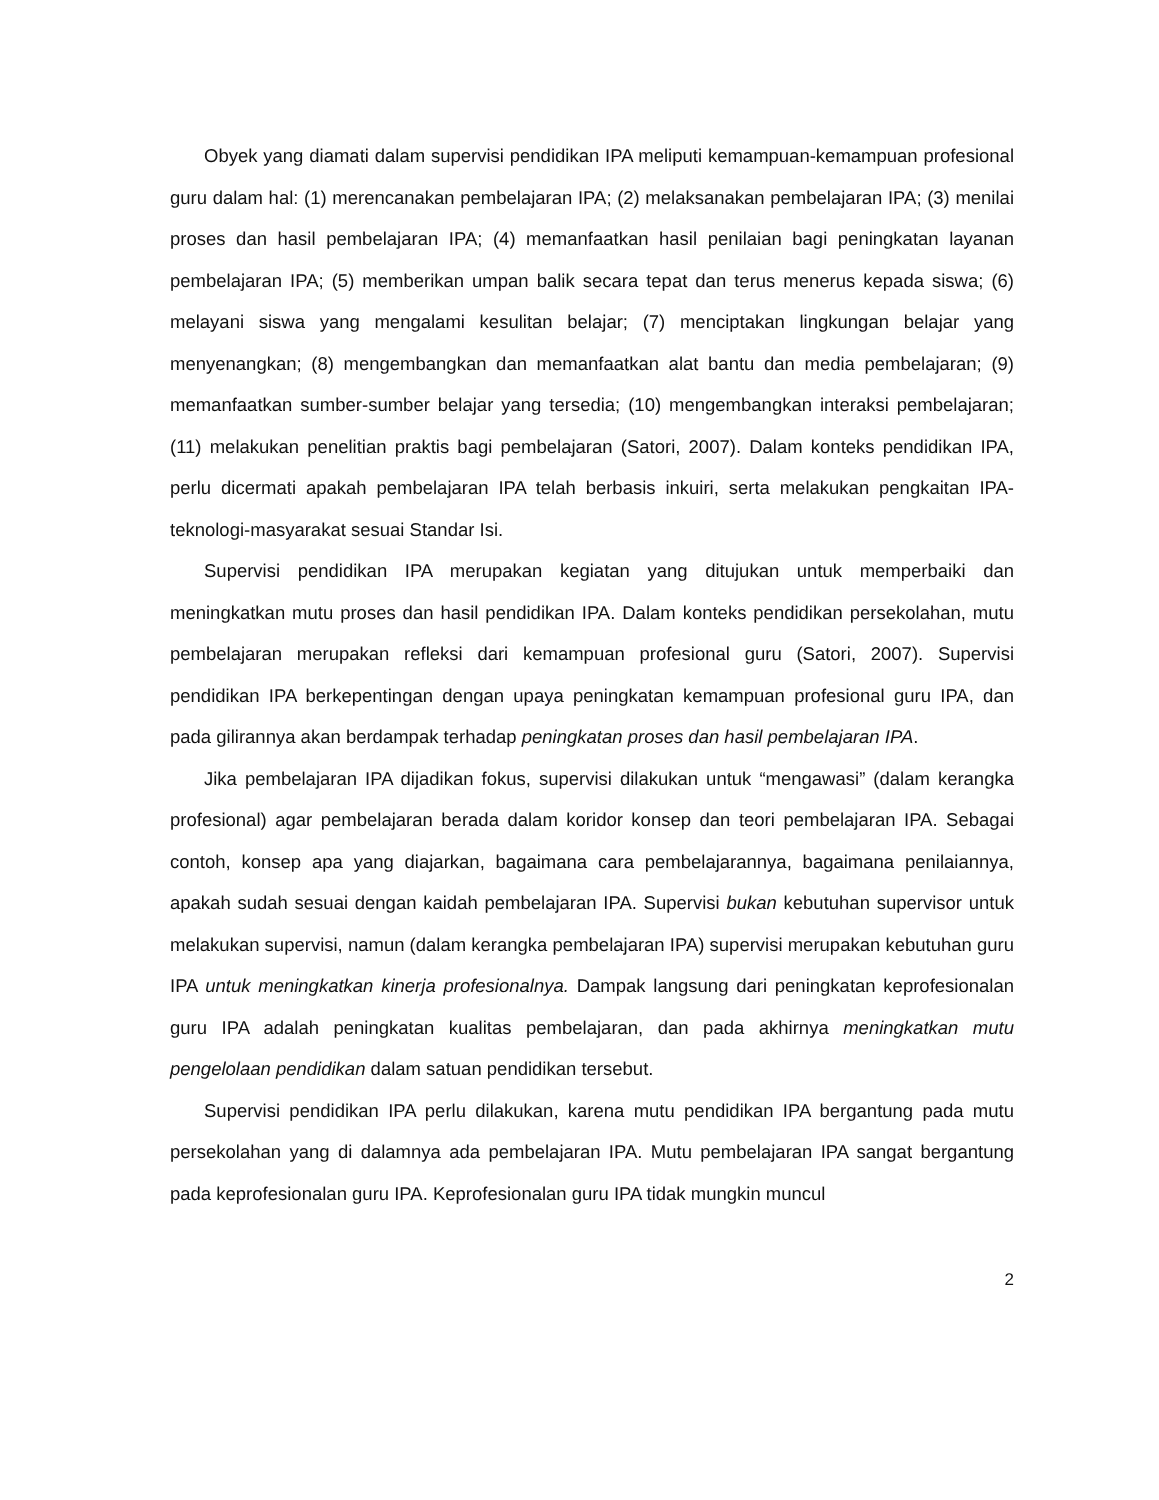Obyek yang diamati dalam supervisi pendidikan IPA meliputi kemampuan-kemampuan profesional guru dalam hal: (1) merencanakan pembelajaran IPA; (2) melaksanakan pembelajaran IPA; (3) menilai proses dan hasil pembelajaran IPA; (4) memanfaatkan hasil penilaian bagi peningkatan layanan pembelajaran IPA; (5) memberikan umpan balik secara tepat dan terus menerus kepada siswa; (6) melayani siswa yang mengalami kesulitan belajar; (7) menciptakan lingkungan belajar yang menyenangkan; (8) mengembangkan dan memanfaatkan alat bantu dan media pembelajaran; (9) memanfaatkan sumber-sumber belajar yang tersedia; (10) mengembangkan interaksi pembelajaran; (11) melakukan penelitian praktis bagi pembelajaran (Satori, 2007). Dalam konteks pendidikan IPA, perlu dicermati apakah pembelajaran IPA telah berbasis inkuiri, serta melakukan pengkaitan IPA-teknologi-masyarakat sesuai Standar Isi.
Supervisi pendidikan IPA merupakan kegiatan yang ditujukan untuk memperbaiki dan meningkatkan mutu proses dan hasil pendidikan IPA. Dalam konteks pendidikan persekolahan, mutu pembelajaran merupakan refleksi dari kemampuan profesional guru (Satori, 2007). Supervisi pendidikan IPA berkepentingan dengan upaya peningkatan kemampuan profesional guru IPA, dan pada gilirannya akan berdampak terhadap peningkatan proses dan hasil pembelajaran IPA.
Jika pembelajaran IPA dijadikan fokus, supervisi dilakukan untuk “mengawasi” (dalam kerangka profesional) agar pembelajaran berada dalam koridor konsep dan teori pembelajaran IPA. Sebagai contoh, konsep apa yang diajarkan, bagaimana cara pembelajarannya, bagaimana penilaiannya, apakah sudah sesuai dengan kaidah pembelajaran IPA. Supervisi bukan kebutuhan supervisor untuk melakukan supervisi, namun (dalam kerangka pembelajaran IPA) supervisi merupakan kebutuhan guru IPA untuk meningkatkan kinerja profesionalnya. Dampak langsung dari peningkatan keprofesionalan guru IPA adalah peningkatan kualitas pembelajaran, dan pada akhirnya meningkatkan mutu pengelolaan pendidikan dalam satuan pendidikan tersebut.
Supervisi pendidikan IPA perlu dilakukan, karena mutu pendidikan IPA bergantung pada mutu persekolahan yang di dalamnya ada pembelajaran IPA. Mutu pembelajaran IPA sangat bergantung pada keprofesionalan guru IPA. Keprofesionalan guru IPA tidak mungkin muncul
2